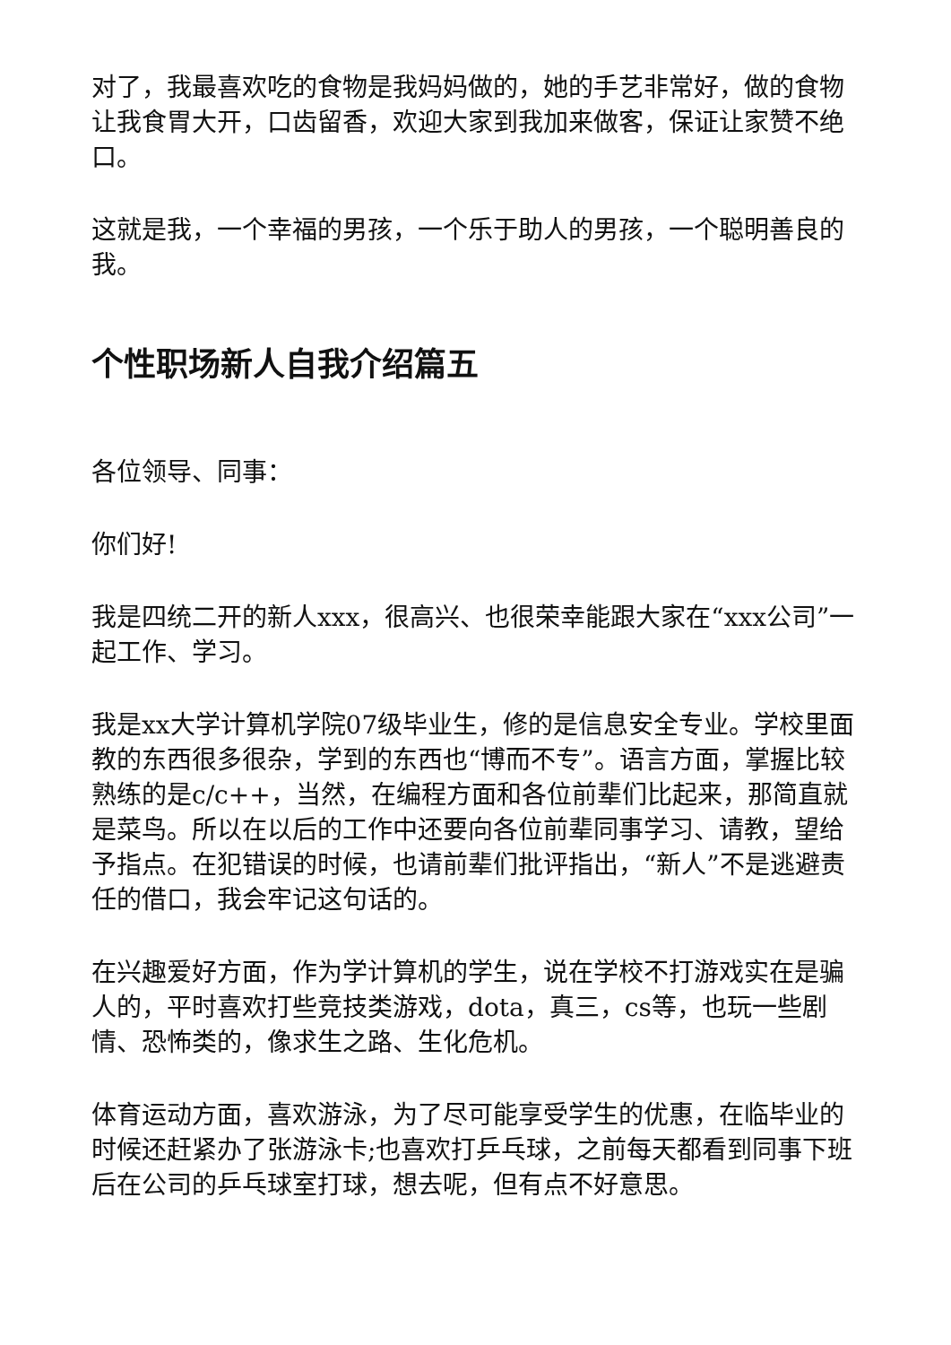对了，我最喜欢吃的食物是我妈妈做的，她的手艺非常好，做的食物让我食胃大开，口齿留香，欢迎大家到我加来做客，保证让家赞不绝口。
这就是我，一个幸福的男孩，一个乐于助人的男孩，一个聪明善良的我。
个性职场新人自我介绍篇五
各位领导、同事：
你们好!
我是四统二开的新人xxx，很高兴、也很荣幸能跟大家在“xxx公司”一起工作、学习。
我是xx大学计算机学院07级毕业生，修的是信息安全专业。学校里面教的东西很多很杂，学到的东西也“博而不专”。语言方面，掌握比较熟练的是c/c++，当然，在编程方面和各位前辈们比起来，那简直就是菜鸟。所以在以后的工作中还要向各位前辈同事学习、请教，望给予指点。在犯错误的时候，也请前辈们批评指出，“新人”不是逃避责任的借口，我会牢记这句话的。
在兴趣爱好方面，作为学计算机的学生，说在学校不打游戏实在是骗人的，平时喜欢打些竞技类游戏，dota，真三，cs等，也玩一些剧情、恐怖类的，像求生之路、生化危机。
体育运动方面，喜欢游泳，为了尽可能享受学生的优惠，在临毕业的时候还赶紧办了张游泳卡;也喜欢打乒乓球，之前每天都看到同事下班后在公司的乒乓球室打球，想去呢，但有点不好意思。